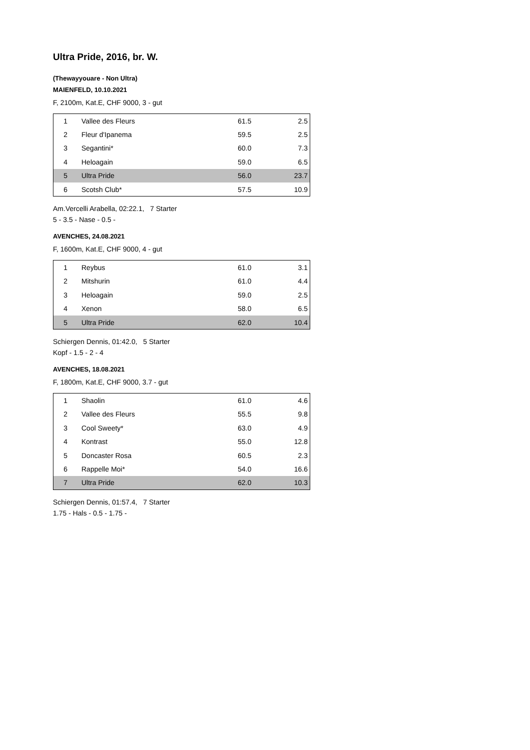Ultra Pride, 2016, br. W.
(Thewayyouare - Non Ultra)
MAIENFELD, 10.10.2021
F, 2100m, Kat.E, CHF 9000, 3 - gut
| 1 | Vallee des Fleurs | 61.5 | 2.5 |
| 2 | Fleur d'Ipanema | 59.5 | 2.5 |
| 3 | Segantini* | 60.0 | 7.3 |
| 4 | Heloagain | 59.0 | 6.5 |
| 5 | Ultra Pride | 56.0 | 23.7 |
| 6 | Scotsh Club* | 57.5 | 10.9 |
Am.Vercelli Arabella, 02:22.1, 7 Starter
5 - 3.5 - Nase - 0.5 -
AVENCHES, 24.08.2021
F, 1600m, Kat.E, CHF 9000, 4 - gut
| 1 | Reybus | 61.0 | 3.1 |
| 2 | Mitshurin | 61.0 | 4.4 |
| 3 | Heloagain | 59.0 | 2.5 |
| 4 | Xenon | 58.0 | 6.5 |
| 5 | Ultra Pride | 62.0 | 10.4 |
Schiergen Dennis, 01:42.0, 5 Starter
Kopf - 1.5 - 2 - 4
AVENCHES, 18.08.2021
F, 1800m, Kat.E, CHF 9000, 3.7 - gut
| 1 | Shaolin | 61.0 | 4.6 |
| 2 | Vallee des Fleurs | 55.5 | 9.8 |
| 3 | Cool Sweety* | 63.0 | 4.9 |
| 4 | Kontrast | 55.0 | 12.8 |
| 5 | Doncaster Rosa | 60.5 | 2.3 |
| 6 | Rappelle Moi* | 54.0 | 16.6 |
| 7 | Ultra Pride | 62.0 | 10.3 |
Schiergen Dennis, 01:57.4, 7 Starter
1.75 - Hals - 0.5 - 1.75 -